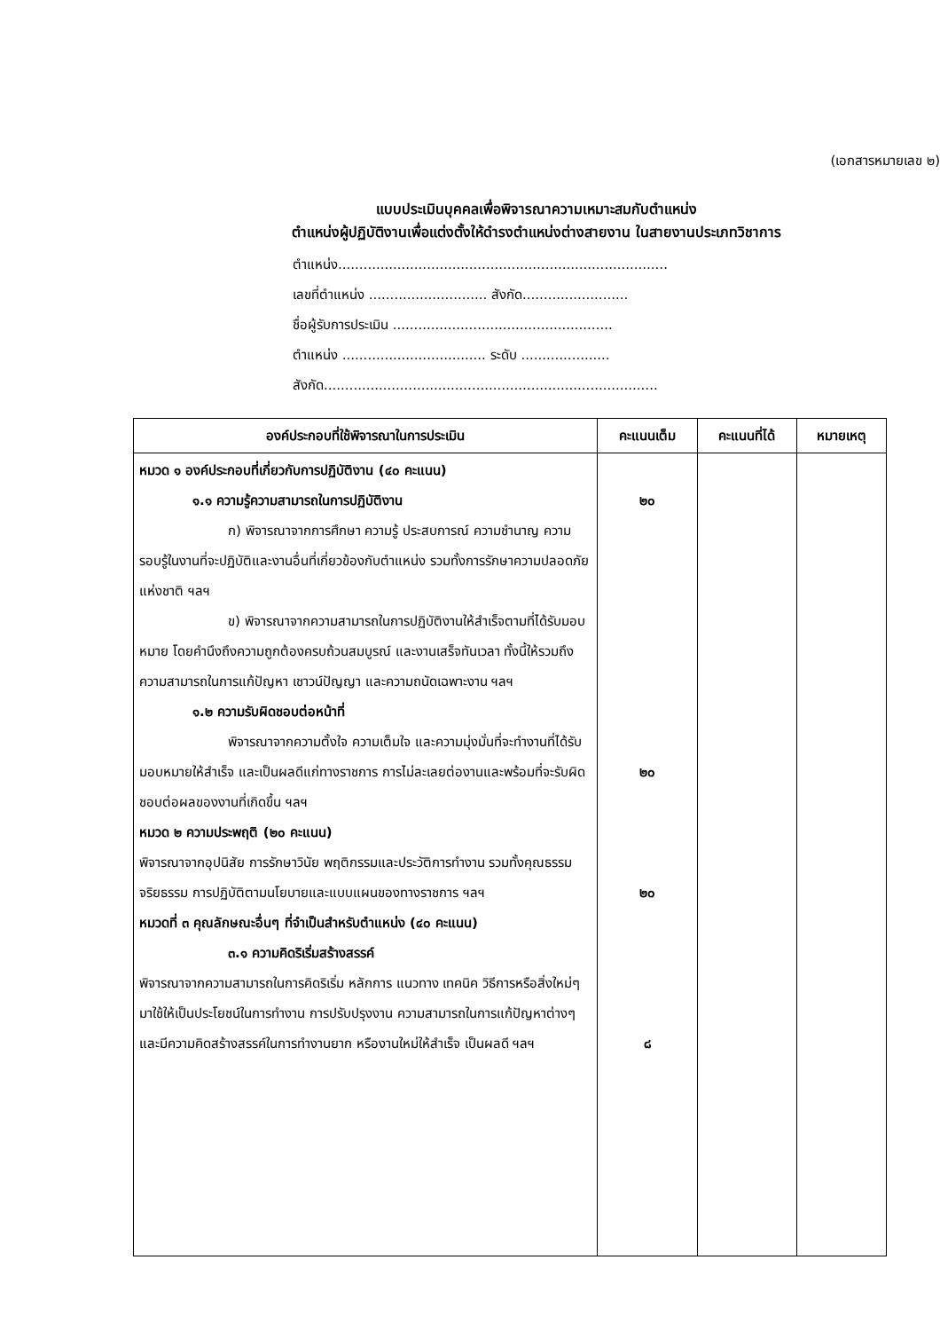(เอกสารหมายเลข ๒)
แบบประเมินบุคคลเพื่อพิจารณาความเหมาะสมกับตำแหน่ง
ตำแหน่งผู้ปฏิบัติงานเพื่อแต่งตั้งให้ดำรงตำแหน่งต่างสายงาน ในสายงานประเภทวิชาการ
ตำแหน่ง..............................................................................
เลขที่ตำแหน่ง ............................ สังกัด.........................
ชื่อผู้รับการประเมิน ....................................................
ตำแหน่ง .................................. ระดับ .....................
สังกัด...............................................................................
| องค์ประกอบที่ใช้พิจารณาในการประเมิน | คะแนนเต็ม | คะแนนที่ได้ | หมายเหตุ |
| --- | --- | --- | --- |
| หมวด ๑ องค์ประกอบที่เกี่ยวกับการปฏิบัติงาน (๔๐ คะแนน) ๑.๑ ความรู้ความสามารถในการปฏิบัติงาน ก) พิจารณาจากการศึกษา ความรู้ ประสบการณ์ ความชำนาญ ความรอบรู้ในงานที่จะปฏิบัติและงานอื่นที่เกี่ยวข้องกับตำแหน่ง รวมทั้งการรักษาความปลอดภัยแห่งชาติ ฯลฯ ข) พิจารณาจากความสามารถในการปฏิบัติงานให้สำเร็จตามที่ได้รับมอบหมาย โดยคำนึงถึงความถูกต้องครบถ้วนสมบูรณ์ และงานเสร็จทันเวลา ทั้งนี้ให้รวมถึงความสามารถในการแก้ปัญหา เชาวน์ปัญญา และความถนัดเฉพาะงาน ฯลฯ ๑.๒ ความรับผิดชอบต่อหน้าที่ พิจารณาจากความตั้งใจ ความเต็มใจ และความมุ่งมั่นที่จะทำงานที่ได้รับมอบหมายให้สำเร็จ และเป็นผลดีแก่ทางราชการ การไม่ละเลยต่องานและพร้อมที่จะรับผิดชอบต่อผลของงานที่เกิดขึ้น ฯลฯ หมวด ๒ ความประพฤติ (๒๐ คะแนน) พิจารณาจากอุปนิสัย การรักษาวินัย พฤติกรรมและประวัติการทำงาน รวมทั้งคุณธรรม จริยธรรม การปฏิบัติตามนโยบายและแบบแผนของทางราชการ ฯลฯ หมวดที่ ๓ คุณลักษณะอื่นๆ ที่จำเป็นสำหรับตำแหน่ง (๔๐ คะแนน) ๓.๑ ความคิดริเริ่มสร้างสรรค์ พิจารณาจากความสามารถในการคิดริเริ่ม หลักการ แนวทาง เทคนิค วิธีการหรือสิ่งใหม่ๆ มาใช้ให้เป็นประโยชน์ในการทำงาน การปรับปรุงงาน ความสามารถในการแก้ปัญหาต่างๆ และมีความคิดสร้างสรรค์ในการทำงานยาก หรืองานใหม่ให้สำเร็จ เป็นผลดี ฯลฯ | ๒๐ ๒๐ ๒๐ ๘ | | |